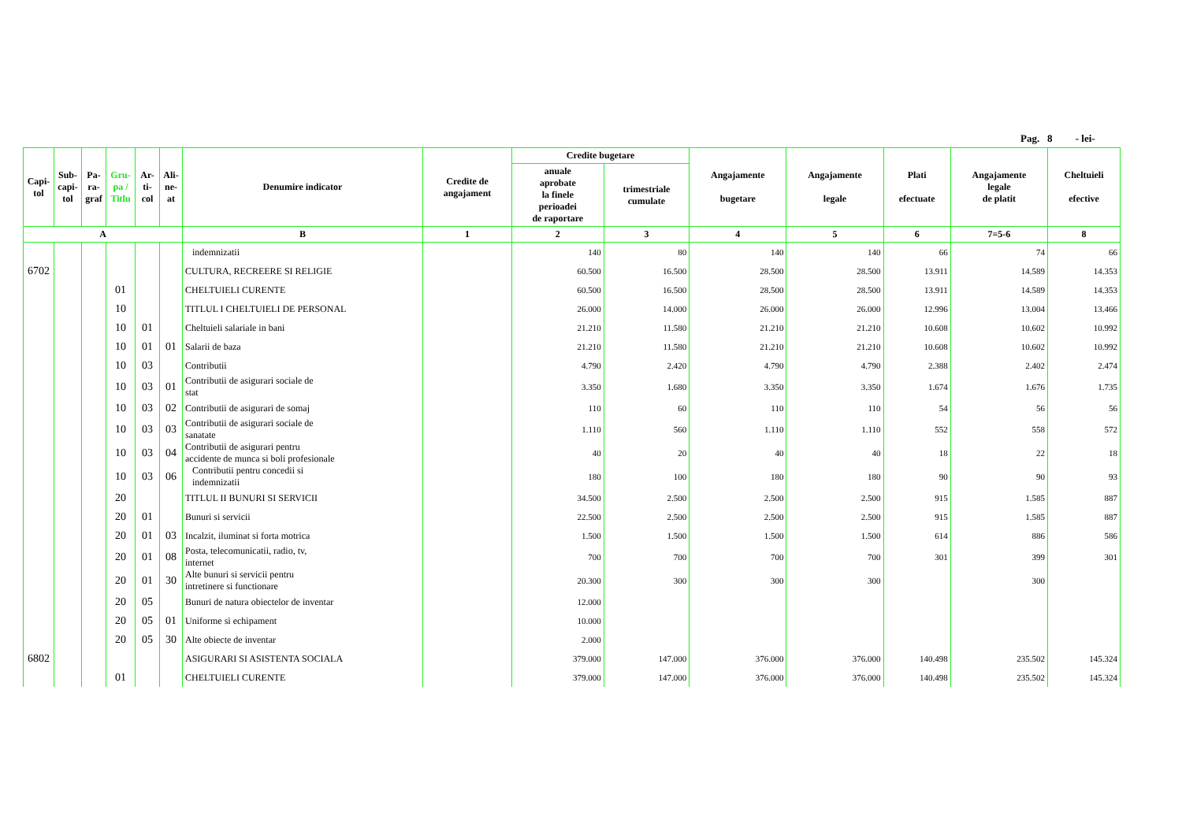Pag. 8 - lei-
| Capi- tol | Sub- capi- tol | Pa- ra- graf | Gru- pa / Titlu | Ar- ti- col | Ali- ne- at | Denumire indicator | Credite de angajament | Credite bugetare | | Angajamente bugetare | Angajamente legale | Plati efectuate | Angajamente legale de platit | Cheltuieli efective |
| --- | --- | --- | --- | --- | --- | --- | --- | --- | --- | --- | --- | --- | --- | --- |
| | | | | | | | | anuale aprobate la finele perioadei de raportare | trimestriale cumulate | | | | | |
| A | | | | | | B | 1 | 2 | 3 | 4 | 5 | 6 | 7=5-6 | 8 |
| | | | | | | indemnizatii | | 140 | 80 | 140 | 140 | 66 | 74 | 66 |
| 6702 | | | | | | CULTURA, RECREERE SI RELIGIE | | 60.500 | 16.500 | 28.500 | 28.500 | 13.911 | 14.589 | 14.353 |
| | | | 01 | | | CHELTUIELI CURENTE | | 60.500 | 16.500 | 28.500 | 28.500 | 13.911 | 14.589 | 14.353 |
| | | | 10 | | | TITLUL I CHELTUIELI DE PERSONAL | | 26.000 | 14.000 | 26.000 | 26.000 | 12.996 | 13.004 | 13.466 |
| | | | 10 | 01 | | Cheltuieli salariale in bani | | 21.210 | 11.580 | 21.210 | 21.210 | 10.608 | 10.602 | 10.992 |
| | | | 10 | 01 | 01 | Salarii de baza | | 21.210 | 11.580 | 21.210 | 21.210 | 10.608 | 10.602 | 10.992 |
| | | | 10 | 03 | | Contributii | | 4.790 | 2.420 | 4.790 | 4.790 | 2.388 | 2.402 | 2.474 |
| | | | 10 | 03 | 01 | Contributii de asigurari sociale de stat | | 3.350 | 1.680 | 3.350 | 3.350 | 1.674 | 1.676 | 1.735 |
| | | | 10 | 03 | 02 | Contributii de asigurari de somaj | | 110 | 60 | 110 | 110 | 54 | 56 | 56 |
| | | | 10 | 03 | 03 | Contributii de asigurari sociale de sanatate | | 1.110 | 560 | 1.110 | 1.110 | 552 | 558 | 572 |
| | | | 10 | 03 | 04 | Contributii de asigurari pentru accidente de munca si boli profesionale | | 40 | 20 | 40 | 40 | 18 | 22 | 18 |
| | | | 10 | 03 | 06 | Contributii pentru concedii si indemnizatii | | 180 | 100 | 180 | 180 | 90 | 90 | 93 |
| | | | 20 | | | TITLUL II BUNURI SI SERVICII | | 34.500 | 2.500 | 2.500 | 2.500 | 915 | 1.585 | 887 |
| | | | 20 | 01 | | Bunuri si servicii | | 22.500 | 2.500 | 2.500 | 2.500 | 915 | 1.585 | 887 |
| | | | 20 | 01 | 03 | Incalzit, iluminat si forta motrica | | 1.500 | 1.500 | 1.500 | 1.500 | 614 | 886 | 586 |
| | | | 20 | 01 | 08 | Posta, telecomunicatii, radio, tv, internet | | 700 | 700 | 700 | 700 | 301 | 399 | 301 |
| | | | 20 | 01 | 30 | Alte bunuri si servicii pentru intretinere si functionare | | 20.300 | 300 | 300 | 300 | | 300 | |
| | | | 20 | 05 | | Bunuri de natura obiectelor de inventar | | 12.000 | | | | | | |
| | | | 20 | 05 | 01 | Uniforme si echipament | | 10.000 | | | | | | |
| | | | 20 | 05 | 30 | Alte obiecte de inventar | | 2.000 | | | | | | |
| 6802 | | | | | | ASIGURARI SI ASISTENTA SOCIALA | | 379.000 | 147.000 | 376.000 | 376.000 | 140.498 | 235.502 | 145.324 |
| | | | 01 | | | CHELTUIELI CURENTE | | 379.000 | 147.000 | 376.000 | 376.000 | 140.498 | 235.502 | 145.324 |